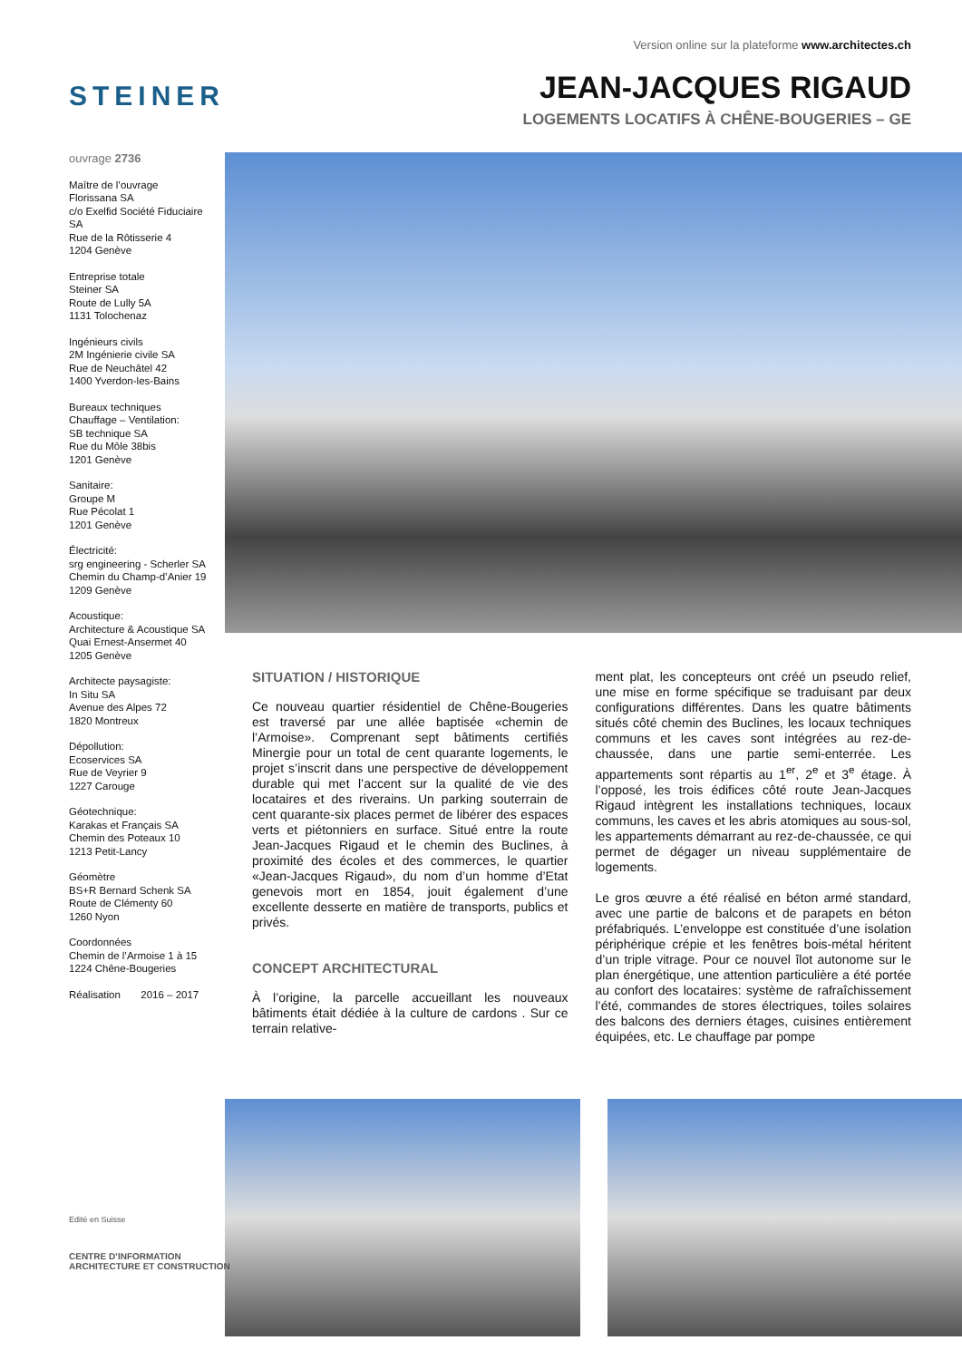Version online sur la plateforme www.architectes.ch
STEINER
JEAN-JACQUES RIGAUD
LOGEMENTS LOCATIFS À CHÊNE-BOUGERIES – GE
ouvrage 2736
Maître de l’ouvrage
Florissana SA
c/o Exelfid Société Fiduciaire SA
Rue de la Rôtisserie 4
1204 Genève
Entreprise totale
Steiner SA
Route de Lully 5A
1131 Tolochenaz
Ingénieurs civils
2M Ingénierie civile SA
Rue de Neuchâtel 42
1400 Yverdon-les-Bains
Bureaux techniques
Chauffage – Ventilation:
SB technique SA
Rue du Môle 38bis
1201 Genève
Sanitaire:
Groupe M
Rue Pécolat 1
1201 Genève
Électricité:
srg engineering - Scherler SA
Chemin du Champ-d’Anier 19
1209 Genève
Acoustique:
Architecture & Acoustique SA
Quai Ernest-Ansermet 40
1205 Genève
Architecte paysagiste:
In Situ SA
Avenue des Alpes 72
1820 Montreux
Dépollution:
Ecoservices SA
Rue de Veyrier 9
1227 Carouge
Géotechnique:
Karakas et Français SA
Chemin des Poteaux 10
1213 Petit-Lancy
Géomètre
BS+R Bernard Schenk SA
Route de Clémenty 60
1260 Nyon
Coordonnées
Chemin de l’Armoise 1 à 15
1224 Chêne-Bougeries
Réalisation 2016 – 2017
SITUATION / HISTORIQUE
Ce nouveau quartier résidentiel de Chêne-Bougeries est traversé par une allée baptisée «chemin de l’Armoise». Comprenant sept bâtiments certifiés Minergie pour un total de cent quarante logements, le projet s’inscrit dans une perspective de développement durable qui met l’accent sur la qualité de vie des locataires et des riverains. Un parking souterrain de cent quarante-six places permet de libérer des espaces verts et piétonniers en surface. Situé entre la route Jean-Jacques Rigaud et le chemin des Buclines, à proximité des écoles et des commerces, le quartier «Jean-Jacques Rigaud», du nom d’un homme d’Etat genevois mort en 1854, jouit également d’une excellente desserte en matière de transports, publics et privés.
CONCEPT ARCHITECTURAL
À l’origine, la parcelle accueillant les nouveaux bâtiments était dédiée à la culture de cardons . Sur ce terrain relative-
ment plat, les concepteurs ont créé un pseudo relief, une mise en forme spécifique se traduisant par deux configurations différentes. Dans les quatre bâtiments situés côté chemin des Buclines, les locaux techniques communs et les caves sont intégrées au rez-de-chaussée, dans une partie semi-enterrée. Les appartements sont répartis au 1<sup>er</sup>, 2<sup>e</sup> et 3<sup>e</sup> étage. À l’opposé, les trois édifices côté route Jean-Jacques Rigaud intègrent les installations techniques, locaux communs, les caves et les abris atomiques au sous-sol, les appartements démarrant au rez-de-chaussée, ce qui permet de dégager un niveau supplémentaire de logements.
Le gros œuvre a été réalisé en béton armé standard, avec une partie de balcons et de parapets en béton préfabriqués. L’enveloppe est constituée d’une isolation périphérique crépie et les fenêtres bois-métal héritent d’un triple vitrage. Pour ce nouvel îlot autonome sur le plan énergétique, une attention particulière a été portée au confort des locataires: système de rafraîchissement l’été, commandes de stores électriques, toiles solaires des balcons des derniers étages, cuisines entièrement équipées, etc. Le chauffage par pompe
Edité en Suisse
CENTRE D’INFORMATION
ARCHITECTURE ET CONSTRUCTION